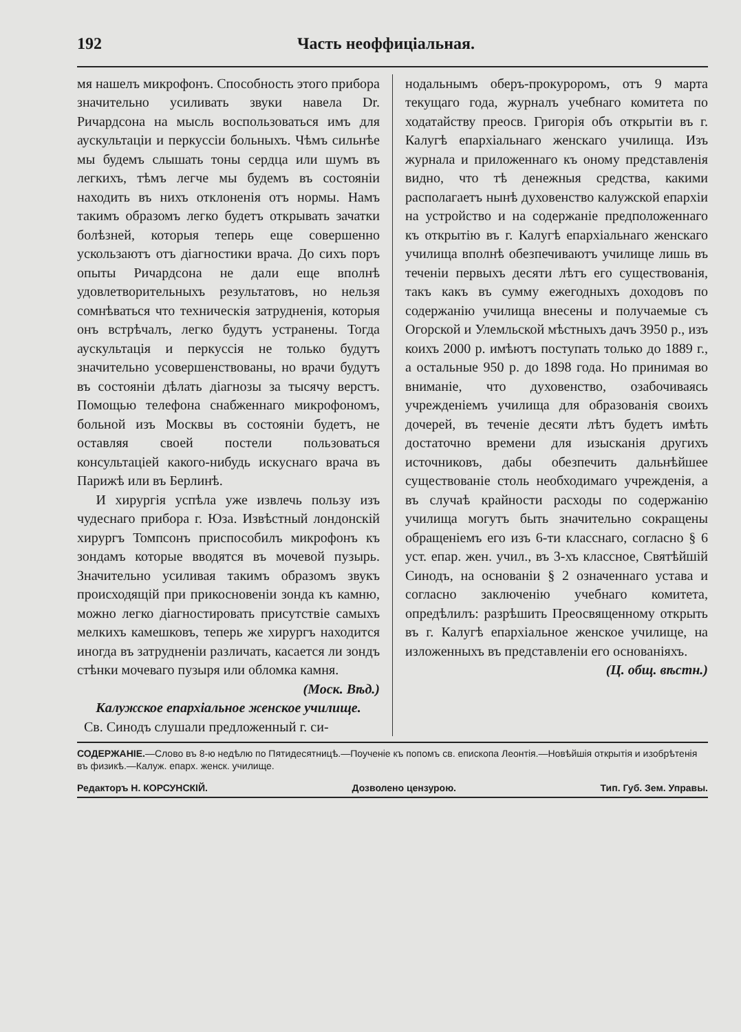192 Часть неоффиціальная.
мя нашелъ микрофонъ. Способность этого прибора значительно усиливать звуки навела Dr. Ричардсона на мысль воспользоваться имъ для аускультаціи и перкуссіи больныхъ. Чѣмъ сильнѣе мы будемъ слышать тоны сердца или шумъ въ легкихъ, тѣмъ легче мы будемъ въ состояніи находить въ нихъ отклоненія отъ нормы. Намъ такимъ образомъ легко будетъ открывать зачатки болѣзней, которыя теперь еще совершенно ускользаютъ отъ діагностики врача. До сихъ поръ опыты Ричардсона не дали еще вполнѣ удовлетворительныхъ результатовъ, но нельзя сомнѣваться что техническія затрудненія, которыя онъ встрѣчалъ, легко будутъ устранены. Тогда аускультація и перкуссія не только будутъ значительно усовершенствованы, но врачи будутъ въ состояніи дѣлать діагнозы за тысячу верстъ. Помощью телефона снабженнаго микрофономъ, больной изъ Москвы въ состояніи будетъ, не оставляя своей постели пользоваться консультаціей какого-нибудь искуснаго врача въ Парижѣ или въ Берлинѣ.
И хирургія успѣла уже извлечь пользу изъ чудеснаго прибора г. Юза. Извѣстный лондонскій хирургъ Томпсонъ приспособилъ микрофонъ къ зондамъ которые вводятся въ мочевой пузырь. Значительно усиливая такимъ образомъ звукъ происходящій при прикосновеніи зонда къ камню, можно легко діагностировать присутствіе самыхъ мелкихъ камешковъ, теперь же хирургъ находится иногда въ затрудненіи различать, касается ли зондъ стѣнки мочеваго пузыря или обломка камня.
(Моск. Вѣд.)
Калужское епархіальное женское училище.
Св. Синодъ слушали предложенный г. си-
нодальнымъ оберъ-прокуроромъ, отъ 9 марта текущаго года, журналъ учебнаго комитета по ходатайству преосв. Григорія объ открытіи въ г. Калугѣ епархіальнаго женскаго училища. Изъ журнала и приложеннаго къ оному представленія видно, что тѣ денежныя средства, какими располагаетъ нынѣ духовенство калужской епархіи на устройство и на содержаніе предположеннаго къ открытію въ г. Калугѣ епархіальнаго женскаго училища вполнѣ обезпечиваютъ училище лишь въ теченіи первыхъ десяти лѣтъ его существованія, такъ какъ въ сумму ежегодныхъ доходовъ по содержанію училища внесены и получаемые съ Огорской и Улемльской мѣстныхъ дачъ 3950 р., изъ коихъ 2000 р. имѣютъ поступать только до 1889 г., а остальные 950 р. до 1898 года. Но принимая во вниманіе, что духовенство, озабочиваясь учрежденіемъ училища для образованія своихъ дочерей, въ теченіе десяти лѣтъ будетъ имѣть достаточно времени для изысканія другихъ источниковъ, дабы обезпечить дальнѣйшее существованіе столь необходимаго учрежденія, а въ случаѣ крайности расходы по содержанію училища могутъ быть значительно сокращены обращеніемъ его изъ 6-ти класснаго, согласно § 6 уст. епар. жен. учил., въ 3-хъ классное, Святѣйшій Синодъ, на основаніи § 2 означеннаго устава и согласно заключенію учебнаго комитета, опредѣлилъ: разрѣшить Преосвященному открыть въ г. Калугѣ епархіальное женское училище, на изложенныхъ въ представленіи его основаніяхъ.
(Ц. общ. вѣстн.)
СОДЕРЖАНІЕ.—Слово въ 8-ю недѣлю по Пятидесятницѣ.—Поученіе къ попомъ св. епископа Леонтія.—Новѣйшія открытія и изобрѣтенія въ физикѣ.—Калуж. епарх. женск. училище.
Редакторъ Н. КОРСУНСКІЙ. Дозволено цензурою. Тип. Губ. Зем. Управы.